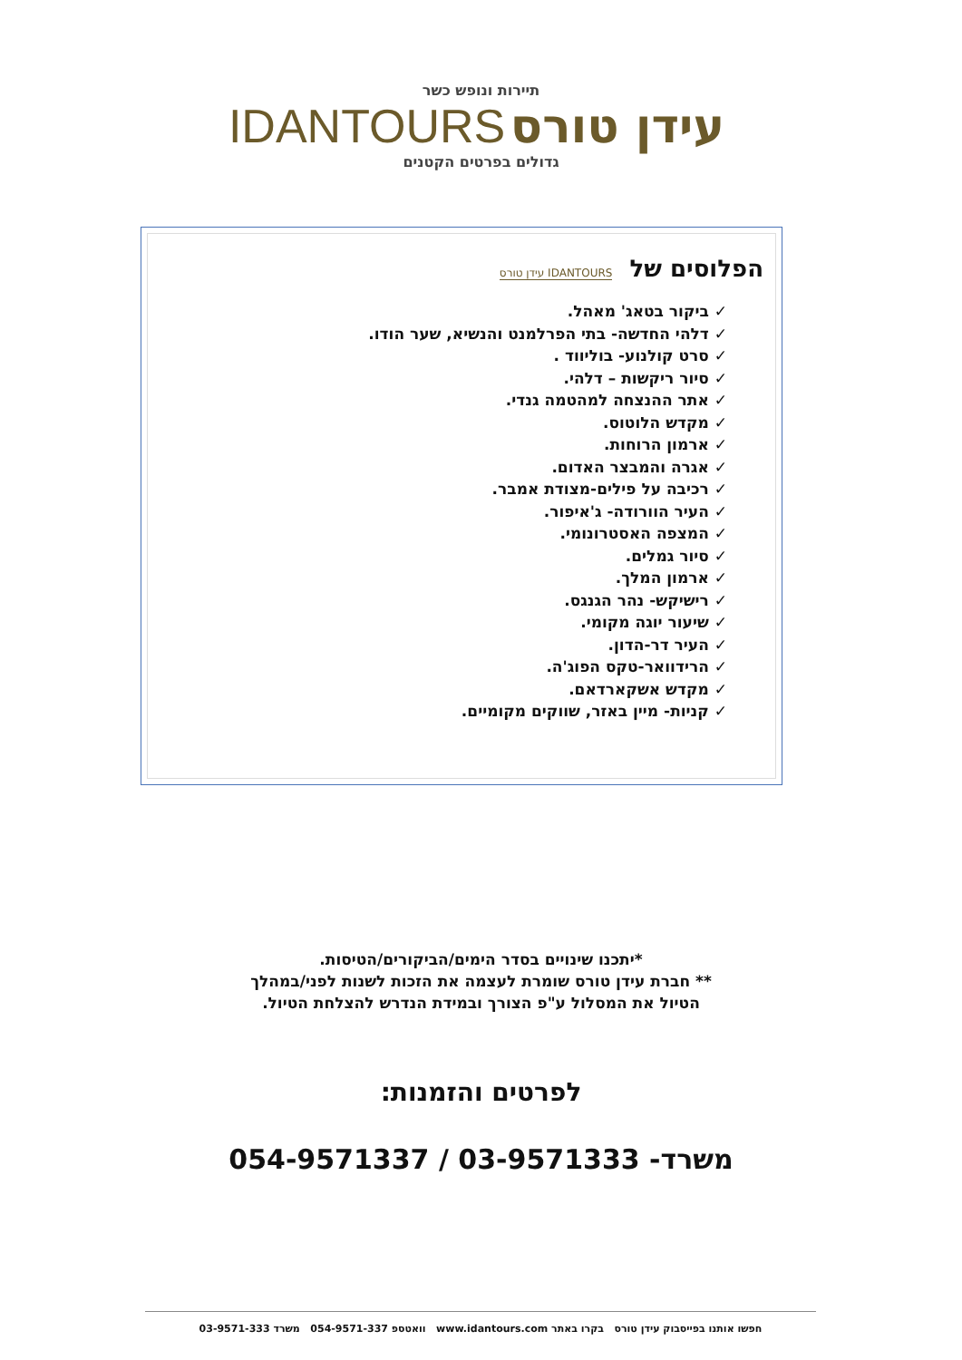תיירות ונופש כשר
IDANTOURS עידן טורס
גדולים בפרטים הקטנים
הפלוסים של IDANTOURS עידן טורס
✓ ביקור בטאג' מאהל.
✓ דלהי החדשה- בתי הפרלמנט והנשיא, שער הודו.
✓ סרט קולנוע- בוליווד .
✓ סיור ריקשות – דלהי.
✓ אתר ההנצחה למהטמה גנדי.
✓ מקדש הלוטוס.
✓ ארמון הרוחות.
✓ אגרה והמבצר האדום.
✓ רכיבה על פילים-מצודת אמבר.
✓ העיר הוורודה- ג'איפור.
✓ המצפה האסטרונומי.
✓ סיור גמלים.
✓ ארמון המלך.
✓ רישיקש- נהר הגנגס.
✓ שיעור יוגה מקומי.
✓ העיר דר-הדון.
✓ הרידוואר-טקס הפוג'ה.
✓ מקדש אשקארדאם.
✓ קניות- מיין באזר, שווקים מקומיים.
*יתכנו שינויים בסדר הימים/הביקורים/הטיסות.
** חברת עידן טורס שומרת לעצמה את הזכות לשנות לפני/במהלך
הטיול את המסלול ע"פ הצורך ובמידת הנדרש להצלחת הטיול.
לפרטים והזמנות:
משרד- 03-9571333 / 054-9571337
חפשו אותנו בפייסבוק עידן טורס בקרו באתר www.idantours.com וואטספ 054-9571-337 משרד 03-9571-333